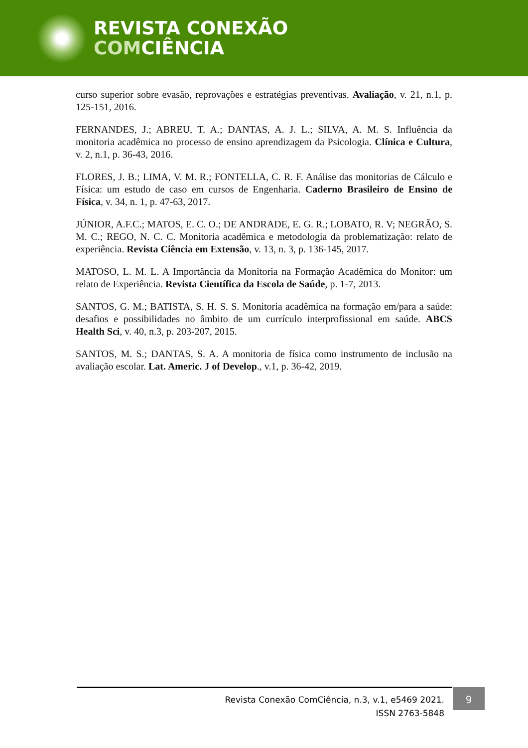REVISTA CONEXÃO
COMCIÊNCIA
curso superior sobre evasão, reprovações e estratégias preventivas. Avaliação, v. 21, n.1, p. 125-151, 2016.
FERNANDES, J.; ABREU, T. A.; DANTAS, A. J. L.; SILVA, A. M. S. Influência da monitoria acadêmica no processo de ensino aprendizagem da Psicologia. Clínica e Cultura, v. 2, n.1, p. 36-43, 2016.
FLORES, J. B.; LIMA, V. M. R.; FONTELLA, C. R. F. Análise das monitorias de Cálculo e Física: um estudo de caso em cursos de Engenharia. Caderno Brasileiro de Ensino de Física, v. 34, n. 1, p. 47-63, 2017.
JÚNIOR, A.F.C.; MATOS, E. C. O.; DE ANDRADE, E. G. R.; LOBATO, R. V; NEGRÃO, S. M. C.; REGO, N. C. C. Monitoria acadêmica e metodologia da problematização: relato de experiência. Revista Ciência em Extensão, v. 13, n. 3, p. 136-145, 2017.
MATOSO, L. M. L. A Importância da Monitoria na Formação Acadêmica do Monitor: um relato de Experiência. Revista Científica da Escola de Saúde, p. 1-7, 2013.
SANTOS, G. M.; BATISTA, S. H. S. S. Monitoria acadêmica na formação em/para a saúde: desafios e possibilidades no âmbito de um currículo interprofissional em saúde. ABCS Health Sci, v. 40, n.3, p. 203-207, 2015.
SANTOS, M. S.; DANTAS, S. A. A monitoria de física como instrumento de inclusão na avaliação escolar. Lat. Americ. J of Develop., v.1, p. 36-42, 2019.
Revista Conexão ComCiência, n.3, v.1, e5469 2021.
ISSN 2763-5848
9